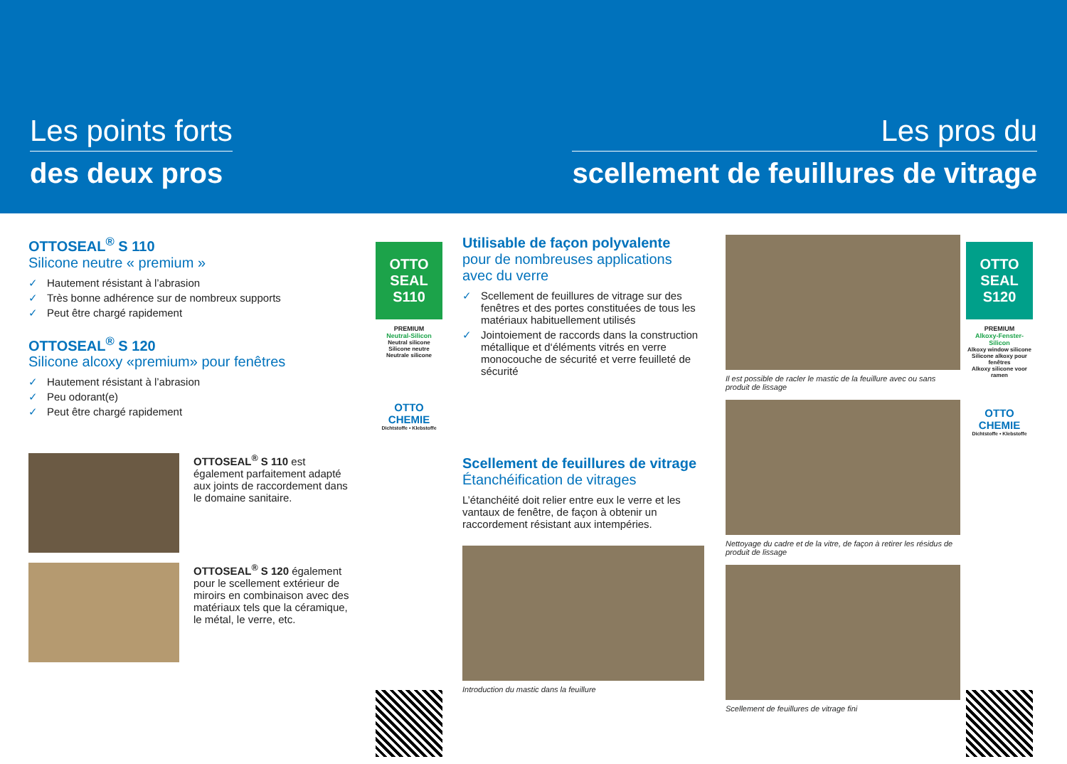Les points forts
des deux pros
Les pros du
scellement de feuillures de vitrage
OTTOSEAL<sup>®</sup> S 110
Silicone neutre « premium »
✓ Hautement résistant à l’abrasion
✓ Très bonne adhérence sur de nombreux supports
✓ Peut être chargé rapidement
OTTOSEAL<sup>®</sup> S 120
Silicone alcoxy «premium» pour fenêtres
✓ Hautement résistant à l’abrasion
✓ Peu odorant(e)
✓ Peut être chargé rapidement
OTTOSEAL<sup>®</sup> S 110 est également parfaitement adapté aux joints de raccordement dans le domaine sanitaire.
OTTOSEAL<sup>®</sup> S 120 également pour le scellement extérieur de miroirs en combinaison avec des matériaux tels que la céramique, le métal, le verre, etc.
OTTO SEAL S110
PREMIUM
Neutral-Silicon
Neutral silicone
Silicone neutre
Neutrale silicone
OTTO CHEMIE
Dichtstoffe • Klebstoffe
Utilisable de façon polyvalente
pour de nombreuses applications avec du verre
✓ Scellement de feuillures de vitrage sur des fenêtres et des portes constituées de tous les matériaux habituellement utilisés
✓ Jointoiement de raccords dans la construction métallique et d‘éléments vitrés en verre monocouche de sécurité et verre feuilleté de sécurité
Scellement de feuillures de vitrage
Étanchéification de vitrages
L’étanchéité doit relier entre eux le verre et les vantaux de fenêtre, de façon à obtenir un raccordement résistant aux intempéries.
Introduction du mastic dans la feuillure
Il est possible de racler le mastic de la feuillure avec ou sans produit de lissage
Nettoyage du cadre et de la vitre, de façon à retirer les résidus de produit de lissage
Scellement de feuillures de vitrage fini
OTTO SEAL S120
PREMIUM
Alkoxy-Fenster-Silicon
Alkoxy window silicone
Silicone alkoxy pour fenêtres
Alkoxy silicone voor ramen
OTTO CHEMIE
Dichtstoffe • Klebstoffe